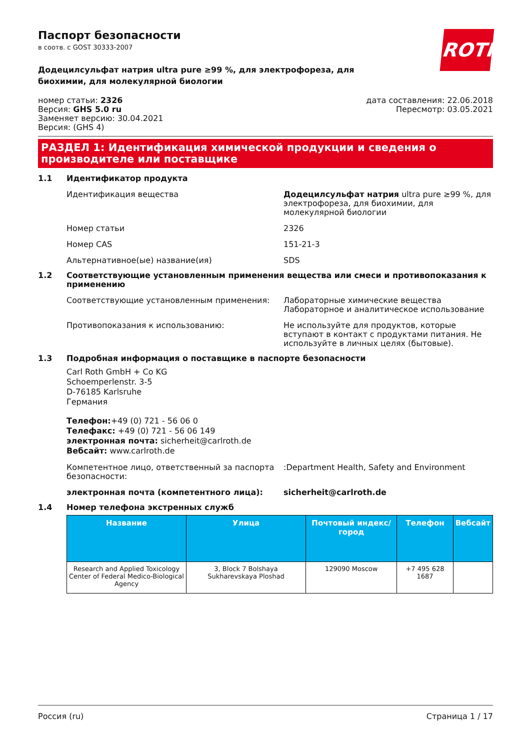ROTH
Паспорт безопасности
в соотв. с GOST 30333-2007
Додецилсульфат натрия ultra pure ≥99 %, для электрофореза, для биохимии, для молекулярной биологии
номер статьи: 2326
Версия: GHS 5.0 ru
Заменяет версию: 30.04.2021
Версия: (GHS 4)
дата составления: 22.06.2018
Пересмотр: 03.05.2021
РАЗДЕЛ 1: Идентификация химической продукции и сведения о производителе или поставщике
1.1 Идентификатор продукта
Идентификация вещества Додецилсульфат натрия ultra pure ≥99 %, для электрофореза, для биохимии, для молекулярной биологии
Номер статьи 2326
Номер CAS 151-21-3
Альтернативное(ые) название(ия) SDS
1.2 Соответствующие установленным применения вещества или смеси и противопоказания к применению
Соответствующие установленным применения: Лабораторные химические вещества
Лабораторное и аналитическое использование
Противопоказания к использованию: Не используйте для продуктов, которые вступают в контакт с продуктами питания. Не используйте в личных целях (бытовые).
1.3 Подробная информация о поставщике в паспорте безопасности
Carl Roth GmbH + Co KG
Schoemperlenstr. 3-5
D-76185 Karlsruhe
Германия
Телефон:+49 (0) 721 - 56 06 0
Телефакс: +49 (0) 721 - 56 06 149
электронная почта: sicherheit@carlroth.de
Вебсайт: www.carlroth.de
Компетентное лицо, ответственный за паспорта безопасности:
:Department Health, Safety and Environment
электронная почта (компетентного лица): sicherheit@carlroth.de
1.4 Номер телефона экстренных служб
| Название | Улица | Почтовый индекс/город | Телефон | Вебсайт |
| --- | --- | --- | --- | --- |
| Research and Applied Toxicology Center of Federal Medico-Biological Agency | 3, Block 7 Bolshaya Sukharevskaya Ploshad | 129090 Moscow | +7 495 628 1687 | |
Россия (ru) Страница 1 / 17